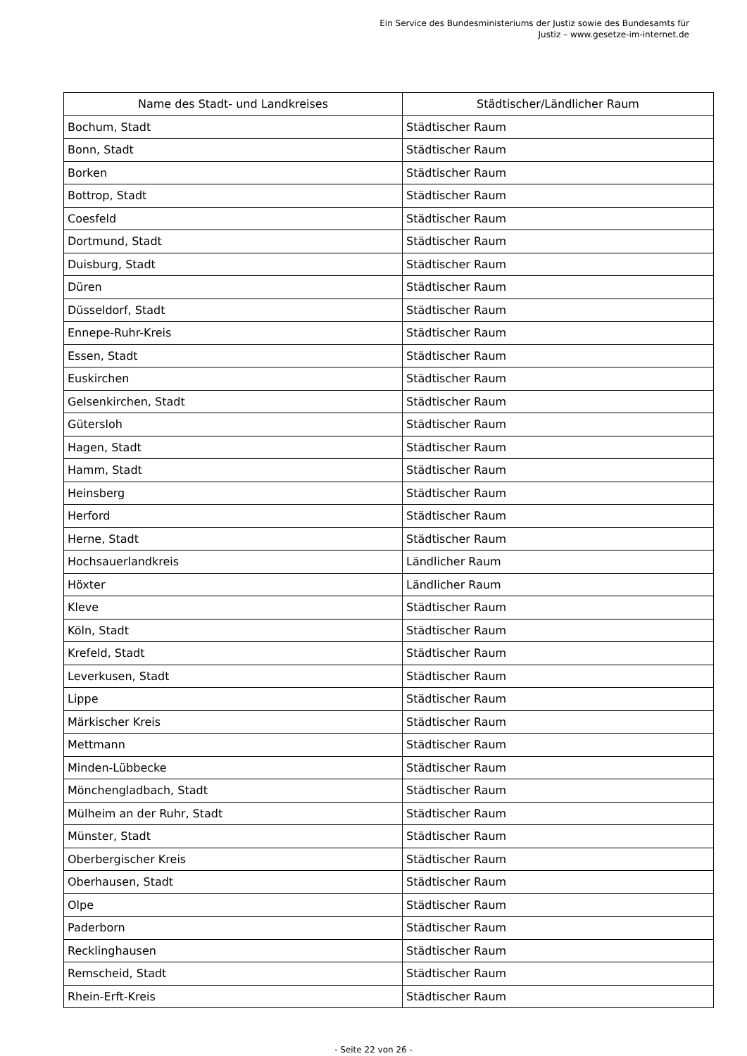Ein Service des Bundesministeriums der Justiz sowie des Bundesamts für
Justiz – www.gesetze-im-internet.de
| Name des Stadt- und Landkreises | Städtischer/Ländlicher Raum |
| --- | --- |
| Bochum, Stadt | Städtischer Raum |
| Bonn, Stadt | Städtischer Raum |
| Borken | Städtischer Raum |
| Bottrop, Stadt | Städtischer Raum |
| Coesfeld | Städtischer Raum |
| Dortmund, Stadt | Städtischer Raum |
| Duisburg, Stadt | Städtischer Raum |
| Düren | Städtischer Raum |
| Düsseldorf, Stadt | Städtischer Raum |
| Ennepe-Ruhr-Kreis | Städtischer Raum |
| Essen, Stadt | Städtischer Raum |
| Euskirchen | Städtischer Raum |
| Gelsenkirchen, Stadt | Städtischer Raum |
| Gütersloh | Städtischer Raum |
| Hagen, Stadt | Städtischer Raum |
| Hamm, Stadt | Städtischer Raum |
| Heinsberg | Städtischer Raum |
| Herford | Städtischer Raum |
| Herne, Stadt | Städtischer Raum |
| Hochsauerlandkreis | Ländlicher Raum |
| Höxter | Ländlicher Raum |
| Kleve | Städtischer Raum |
| Köln, Stadt | Städtischer Raum |
| Krefeld, Stadt | Städtischer Raum |
| Leverkusen, Stadt | Städtischer Raum |
| Lippe | Städtischer Raum |
| Märkischer Kreis | Städtischer Raum |
| Mettmann | Städtischer Raum |
| Minden-Lübbecke | Städtischer Raum |
| Mönchengladbach, Stadt | Städtischer Raum |
| Mülheim an der Ruhr, Stadt | Städtischer Raum |
| Münster, Stadt | Städtischer Raum |
| Oberbergischer Kreis | Städtischer Raum |
| Oberhausen, Stadt | Städtischer Raum |
| Olpe | Städtischer Raum |
| Paderborn | Städtischer Raum |
| Recklinghausen | Städtischer Raum |
| Remscheid, Stadt | Städtischer Raum |
| Rhein-Erft-Kreis | Städtischer Raum |
- Seite 22 von 26 -